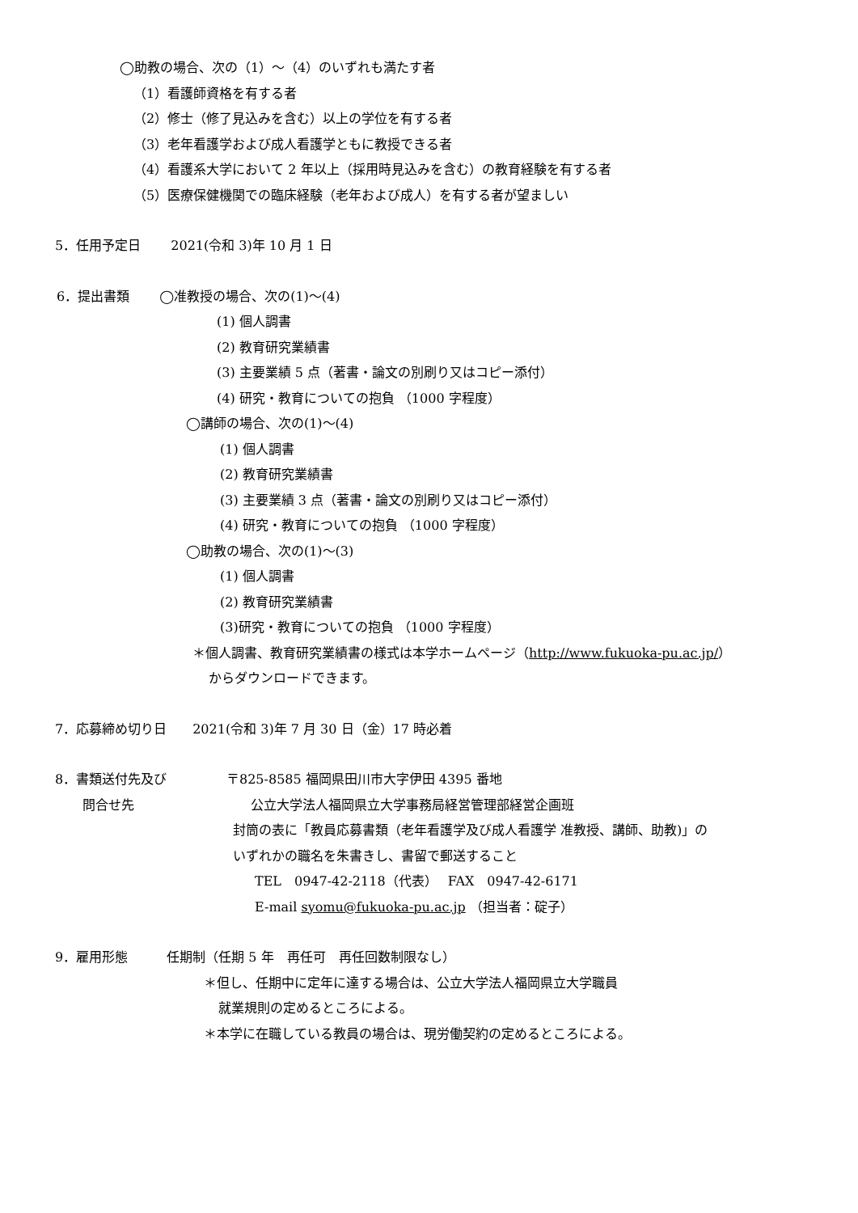◯助教の場合、次の（1）～（4）のいずれも満たす者
（1）看護師資格を有する者
（2）修士（修了見込みを含む）以上の学位を有する者
（3）老年看護学および成人看護学ともに教授できる者
（4）看護系大学において 2 年以上（採用時見込みを含む）の教育経験を有する者
（5）医療保健機関での臨床経験（老年および成人）を有する者が望ましい
5．任用予定日　　 2021(令和 3)年 10 月 1 日
6．提出書類　　 ◯准教授の場合、次の(1)～(4)
(1) 個人調書
(2) 教育研究業績書
(3) 主要業績 5 点（著書・論文の別刷り又はコピー添付）
(4) 研究・教育についての抱負 （1000 字程度）
◯講師の場合、次の(1)～(4)
(1) 個人調書
(2) 教育研究業績書
(3) 主要業績 3 点（著書・論文の別刷り又はコピー添付）
(4) 研究・教育についての抱負 （1000 字程度）
◯助教の場合、次の(1)～(3)
(1) 個人調書
(2) 教育研究業績書
(3)研究・教育についての抱負 （1000 字程度）
＊個人調書、教育研究業績書の様式は本学ホームページ（http://www.fukuoka-pu.ac.jp/）
からダウンロードできます。
7．応募締め切り日　　2021(令和 3)年 7 月 30 日（金）17 時必着
8．書類送付先及び
問合せ先
〒825-8585 福岡県田川市大字伊田 4395 番地
公立大学法人福岡県立大学事務局経営管理部経営企画班
封筒の表に「教員応募書類（老年看護学及び成人看護学 准教授、講師、助教)」の
いずれかの職名を朱書きし、書留で郵送すること
TEL　0947-42-2118（代表）　 FAX　0947-42-6171
E-mail syomu@fukuoka-pu.ac.jp （担当者：碇子）
9．雇用形態　　　任期制（任期 5 年　再任可　再任回数制限なし）
＊但し、任期中に定年に達する場合は、公立大学法人福岡県立大学職員
就業規則の定めるところによる。
＊本学に在職している教員の場合は、現労働契約の定めるところによる。